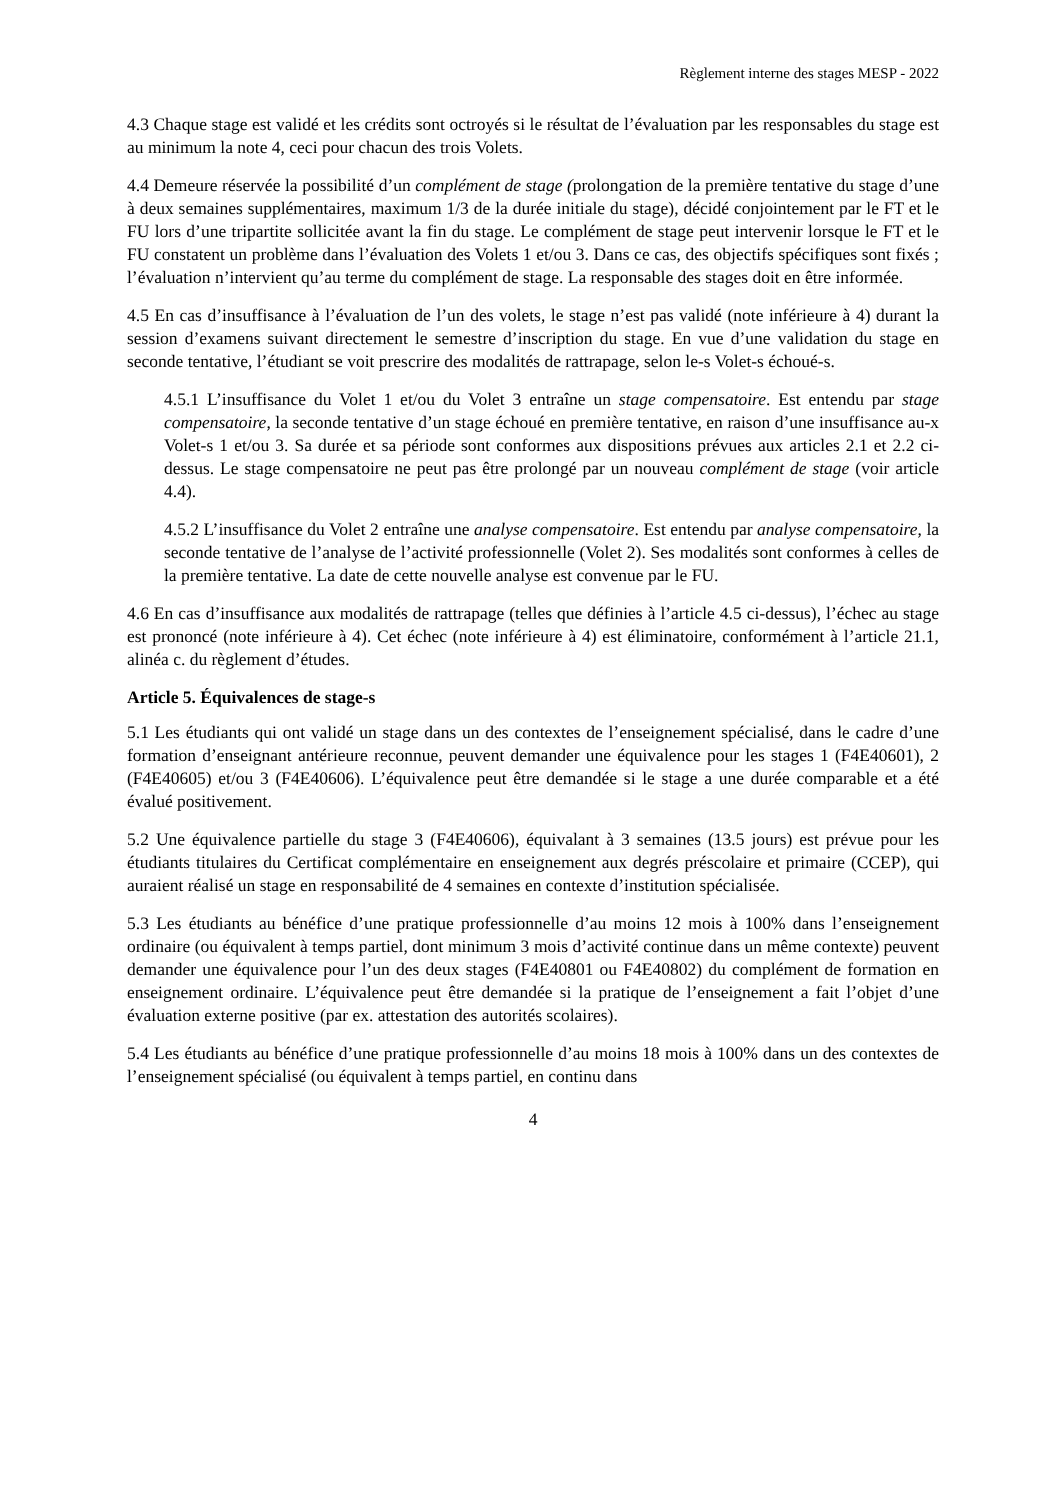Règlement interne des stages MESP - 2022
4.3 Chaque stage est validé et les crédits sont octroyés si le résultat de l’évaluation par les responsables du stage est au minimum la note 4, ceci pour chacun des trois Volets.
4.4 Demeure réservée la possibilité d’un complément de stage (prolongation de la première tentative du stage d’une à deux semaines supplémentaires, maximum 1/3 de la durée initiale du stage), décidé conjointement par le FT et le FU lors d’une tripartite sollicitée avant la fin du stage. Le complément de stage peut intervenir lorsque le FT et le FU constatent un problème dans l’évaluation des Volets 1 et/ou 3. Dans ce cas, des objectifs spécifiques sont fixés ; l’évaluation n’intervient qu’au terme du complément de stage. La responsable des stages doit en être informée.
4.5 En cas d’insuffisance à l’évaluation de l’un des volets, le stage n’est pas validé (note inférieure à 4) durant la session d’examens suivant directement le semestre d’inscription du stage. En vue d’une validation du stage en seconde tentative, l’étudiant se voit prescrire des modalités de rattrapage, selon le-s Volet-s échoué-s.
4.5.1 L’insuffisance du Volet 1 et/ou du Volet 3 entraîne un stage compensatoire. Est entendu par stage compensatoire, la seconde tentative d’un stage échoué en première tentative, en raison d’une insuffisance au-x Volet-s 1 et/ou 3. Sa durée et sa période sont conformes aux dispositions prévues aux articles 2.1 et 2.2 ci-dessus. Le stage compensatoire ne peut pas être prolongé par un nouveau complément de stage (voir article 4.4).
4.5.2 L’insuffisance du Volet 2 entraîne une analyse compensatoire. Est entendu par analyse compensatoire, la seconde tentative de l’analyse de l’activité professionnelle (Volet 2). Ses modalités sont conformes à celles de la première tentative. La date de cette nouvelle analyse est convenue par le FU.
4.6 En cas d’insuffisance aux modalités de rattrapage (telles que définies à l’article 4.5 ci-dessus), l’échec au stage est prononcé (note inférieure à 4). Cet échec (note inférieure à 4) est éliminatoire, conformément à l’article 21.1, alinéa c. du règlement d’études.
Article 5. Équivalences de stage-s
5.1 Les étudiants qui ont validé un stage dans un des contextes de l’enseignement spécialisé, dans le cadre d’une formation d’enseignant antérieure reconnue, peuvent demander une équivalence pour les stages 1 (F4E40601), 2 (F4E40605) et/ou 3 (F4E40606). L’équivalence peut être demandée si le stage a une durée comparable et a été évalué positivement.
5.2 Une équivalence partielle du stage 3 (F4E40606), équivalant à 3 semaines (13.5 jours) est prévue pour les étudiants titulaires du Certificat complémentaire en enseignement aux degrés préscolaire et primaire (CCEP), qui auraient réalisé un stage en responsabilité de 4 semaines en contexte d’institution spécialisée.
5.3 Les étudiants au bénéfice d’une pratique professionnelle d’au moins 12 mois à 100% dans l’enseignement ordinaire (ou équivalent à temps partiel, dont minimum 3 mois d’activité continue dans un même contexte) peuvent demander une équivalence pour l’un des deux stages (F4E40801 ou F4E40802) du complément de formation en enseignement ordinaire. L’équivalence peut être demandée si la pratique de l’enseignement a fait l’objet d’une évaluation externe positive (par ex. attestation des autorités scolaires).
5.4 Les étudiants au bénéfice d’une pratique professionnelle d’au moins 18 mois à 100% dans un des contextes de l’enseignement spécialisé (ou équivalent à temps partiel, en continu dans
4